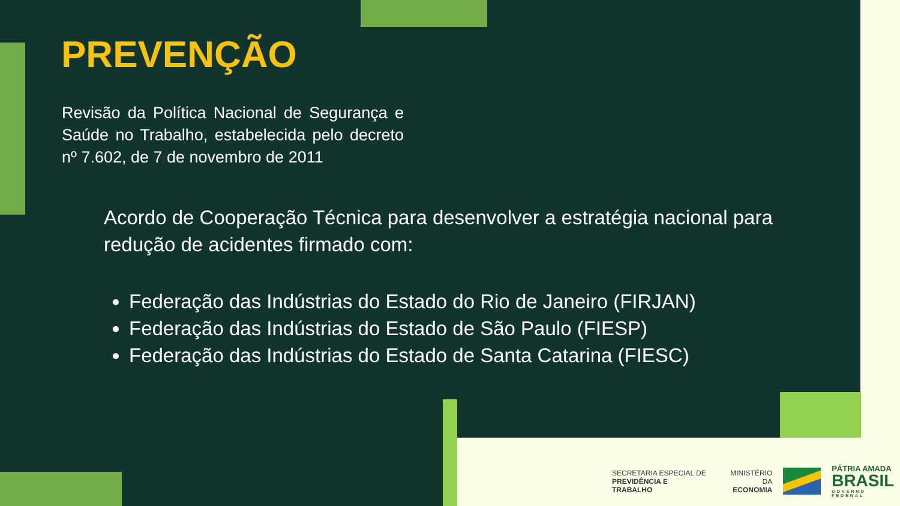PREVENÇÃO
Revisão da Política Nacional de Segurança e Saúde no Trabalho, estabelecida pelo decreto nº 7.602, de 7 de novembro de 2011
Acordo de Cooperação Técnica para desenvolver a estratégia nacional para redução de acidentes firmado com:
Federação das Indústrias do Estado do Rio de Janeiro (FIRJAN)
Federação das Indústrias do Estado de São Paulo (FIESP)
Federação das Indústrias do Estado de Santa Catarina (FIESC)
SECRETARIA ESPECIAL DE
PREVIDÊNCIA E TRABALHO
MINISTÉRIO DA
ECONOMIA
PÁTRIA AMADA
BRASIL
GOVERNO FEDERAL